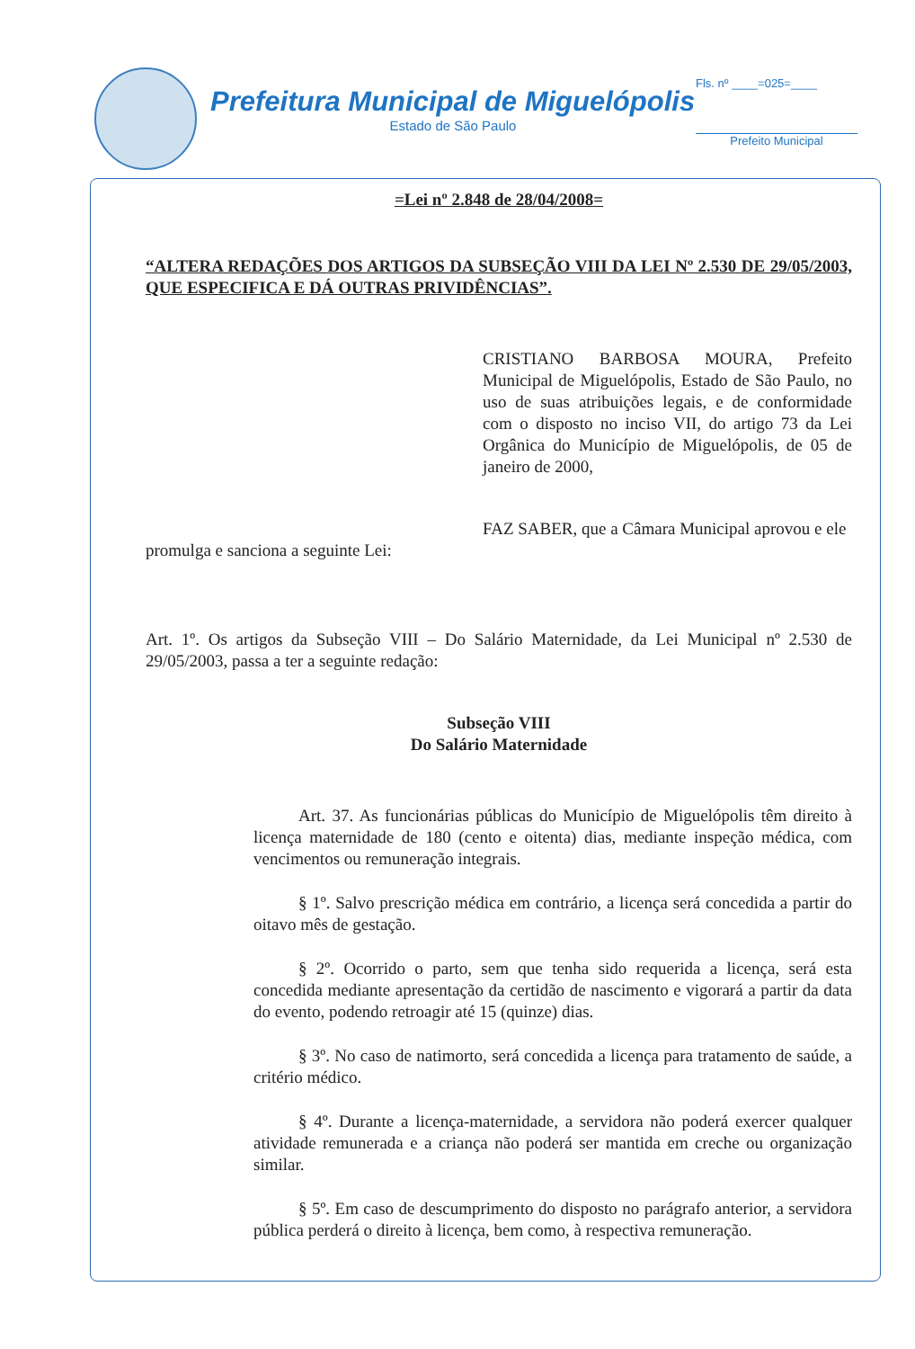Prefeitura Municipal de Miguelópolis
Estado de São Paulo
Fls. nº ____=025=____
Prefeito Municipal
=Lei nº 2.848 de 28/04/2008=
“ALTERA REDAÇÕES DOS ARTIGOS DA SUBSEÇÃO VIII DA LEI Nº 2.530 DE 29/05/2003, QUE ESPECIFICA E DÁ OUTRAS PRIVIDÊNCIAS”.
CRISTIANO BARBOSA MOURA, Prefeito Municipal de Miguelópolis, Estado de São Paulo, no uso de suas atribuições legais, e de conformidade com o disposto no inciso VII, do artigo 73 da Lei Orgânica do Município de Miguelópolis, de 05 de janeiro de 2000,
FAZ SABER, que a Câmara Municipal aprovou e ele promulga e sanciona a seguinte Lei:
Art. 1º. Os artigos da Subseção VIII – Do Salário Maternidade, da Lei Municipal nº 2.530 de 29/05/2003, passa a ter a seguinte redação:
Subseção VIII
Do Salário Maternidade
Art. 37. As funcionárias públicas do Município de Miguelópolis têm direito à licença maternidade de 180 (cento e oitenta) dias, mediante inspeção médica, com vencimentos ou remuneração integrais.
§ 1º. Salvo prescrição médica em contrário, a licença será concedida a partir do oitavo mês de gestação.
§ 2º. Ocorrido o parto, sem que tenha sido requerida a licença, será esta concedida mediante apresentação da certidão de nascimento e vigorará a partir da data do evento, podendo retroagir até 15 (quinze) dias.
§ 3º. No caso de natimorto, será concedida a licença para tratamento de saúde, a critério médico.
§ 4º. Durante a licença-maternidade, a servidora não poderá exercer qualquer atividade remunerada e a criança não poderá ser mantida em creche ou organização similar.
§ 5º. Em caso de descumprimento do disposto no parágrafo anterior, a servidora pública perderá o direito à licença, bem como, à respectiva remuneração.